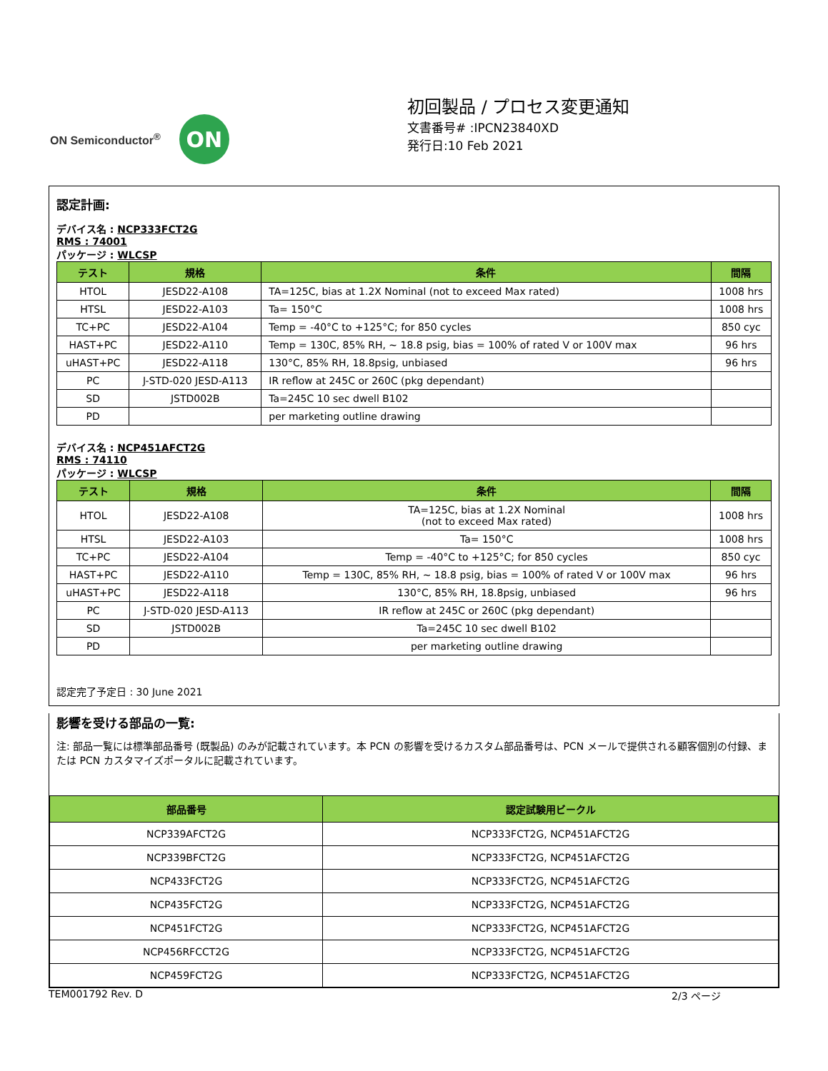ON Semiconductor<sup>®</sup>
ON
初回製品 / プロセス変更通知
文書番号# :IPCN23840XD
発行日:10 Feb 2021
認定計画:
デバイス名 : NCP333FCT2G
RMS : 74001
パッケージ : WLCSP
| テスト | 規格 | 条件 | 間隔 |
| --- | --- | --- | --- |
| HTOL | JESD22-A108 | TA=125C, bias at 1.2X Nominal (not to exceed Max rated) | 1008 hrs |
| HTSL | JESD22-A103 | Ta= 150°C | 1008 hrs |
| TC+PC | JESD22-A104 | Temp = -40°C to +125°C; for 850 cycles | 850 cyc |
| HAST+PC | JESD22-A110 | Temp = 130C, 85% RH, ~ 18.8 psig, bias = 100% of rated V or 100V max | 96 hrs |
| uHAST+PC | JESD22-A118 | 130°C, 85% RH, 18.8psig, unbiased | 96 hrs |
| PC | J-STD-020 JESD-A113 | IR reflow at 245C or 260C (pkg dependant) | |
| SD | JSTD002B | Ta=245C 10 sec dwell B102 | |
| PD | | per marketing outline drawing | |
デバイス名 : NCP451AFCT2G
RMS : 74110
パッケージ : WLCSP
| テスト | 規格 | 条件 | 間隔 |
| --- | --- | --- | --- |
| HTOL | JESD22-A108 | TA=125C, bias at 1.2X Nominal (not to exceed Max rated) | 1008 hrs |
| HTSL | JESD22-A103 | Ta= 150°C | 1008 hrs |
| TC+PC | JESD22-A104 | Temp = -40°C to +125°C; for 850 cycles | 850 cyc |
| HAST+PC | JESD22-A110 | Temp = 130C, 85% RH, ~ 18.8 psig, bias = 100% of rated V or 100V max | 96 hrs |
| uHAST+PC | JESD22-A118 | 130°C, 85% RH, 18.8psig, unbiased | 96 hrs |
| PC | J-STD-020 JESD-A113 | IR reflow at 245C or 260C (pkg dependant) | |
| SD | JSTD002B | Ta=245C 10 sec dwell B102 | |
| PD | | per marketing outline drawing | |
認定完了予定日 : 30 June 2021
影響を受ける部品の一覧:
注: 部品一覧には標準部品番号 (既製品) のみが記載されています。本 PCN の影響を受けるカスタム部品番号は、PCN メールで提供される顧客個別の付録、または PCN カスタマイズポータルに記載されています。
| 部品番号 | 認定試験用ビークル |
| --- | --- |
| NCP339AFCT2G | NCP333FCT2G, NCP451AFCT2G |
| NCP339BFCT2G | NCP333FCT2G, NCP451AFCT2G |
| NCP433FCT2G | NCP333FCT2G, NCP451AFCT2G |
| NCP435FCT2G | NCP333FCT2G, NCP451AFCT2G |
| NCP451FCT2G | NCP333FCT2G, NCP451AFCT2G |
| NCP456RFCCT2G | NCP333FCT2G, NCP451AFCT2G |
| NCP459FCT2G | NCP333FCT2G, NCP451AFCT2G |
TEM001792 Rev. D 2/3 ページ